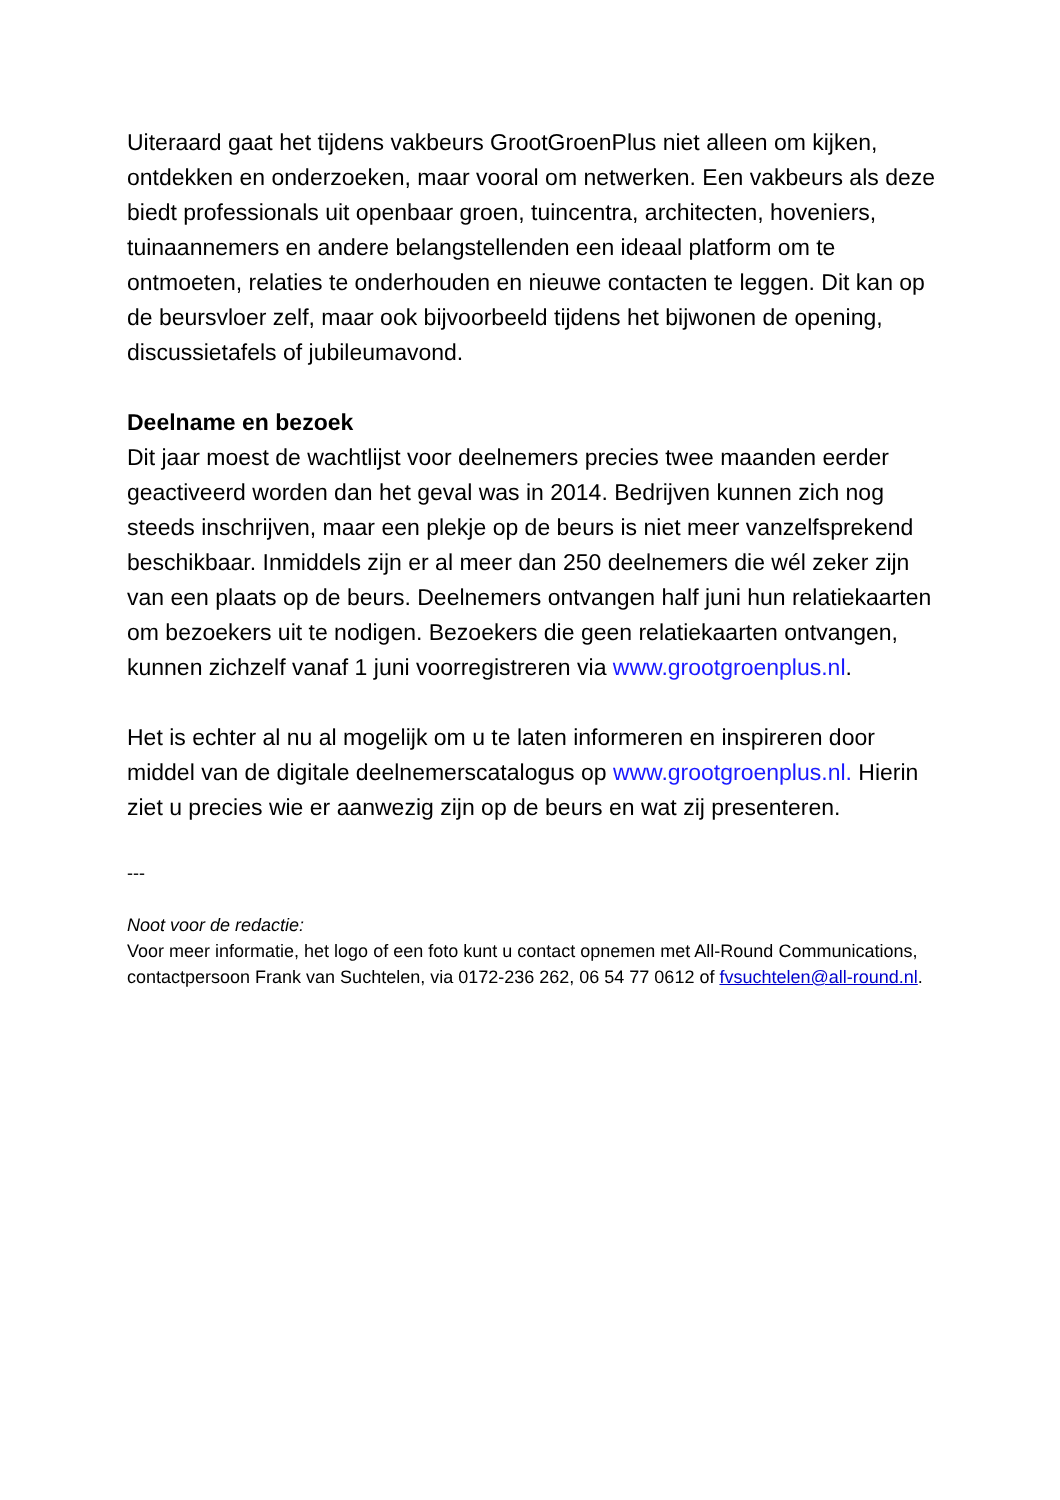Uiteraard gaat het tijdens vakbeurs GrootGroenPlus niet alleen om kijken, ontdekken en onderzoeken, maar vooral om netwerken. Een vakbeurs als deze biedt professionals uit openbaar groen, tuincentra, architecten, hoveniers, tuinaannemers en andere belangstellenden een ideaal platform om te ontmoeten, relaties te onderhouden en nieuwe contacten te leggen. Dit kan op de beursvloer zelf, maar ook bijvoorbeeld tijdens het bijwonen de opening, discussietafels of jubileumavond.
Deelname en bezoek
Dit jaar moest de wachtlijst voor deelnemers precies twee maanden eerder geactiveerd worden dan het geval was in 2014. Bedrijven kunnen zich nog steeds inschrijven, maar een plekje op de beurs is niet meer vanzelfsprekend beschikbaar. Inmiddels zijn er al meer dan 250 deelnemers die wél zeker zijn van een plaats op de beurs. Deelnemers ontvangen half juni hun relatiekaarten om bezoekers uit te nodigen. Bezoekers die geen relatiekaarten ontvangen, kunnen zichzelf vanaf 1 juni voorregistreren via www.grootgroenplus.nl.
Het is echter al nu al mogelijk om u te laten informeren en inspireren door middel van de digitale deelnemerscatalogus op www.grootgroenplus.nl. Hierin ziet u precies wie er aanwezig zijn op de beurs en wat zij presenteren.
---
Noot voor de redactie:
Voor meer informatie, het logo of een foto kunt u contact opnemen met All-Round Communications, contactpersoon Frank van Suchtelen, via 0172-236 262, 06 54 77 0612 of fvsuchtelen@all-round.nl.